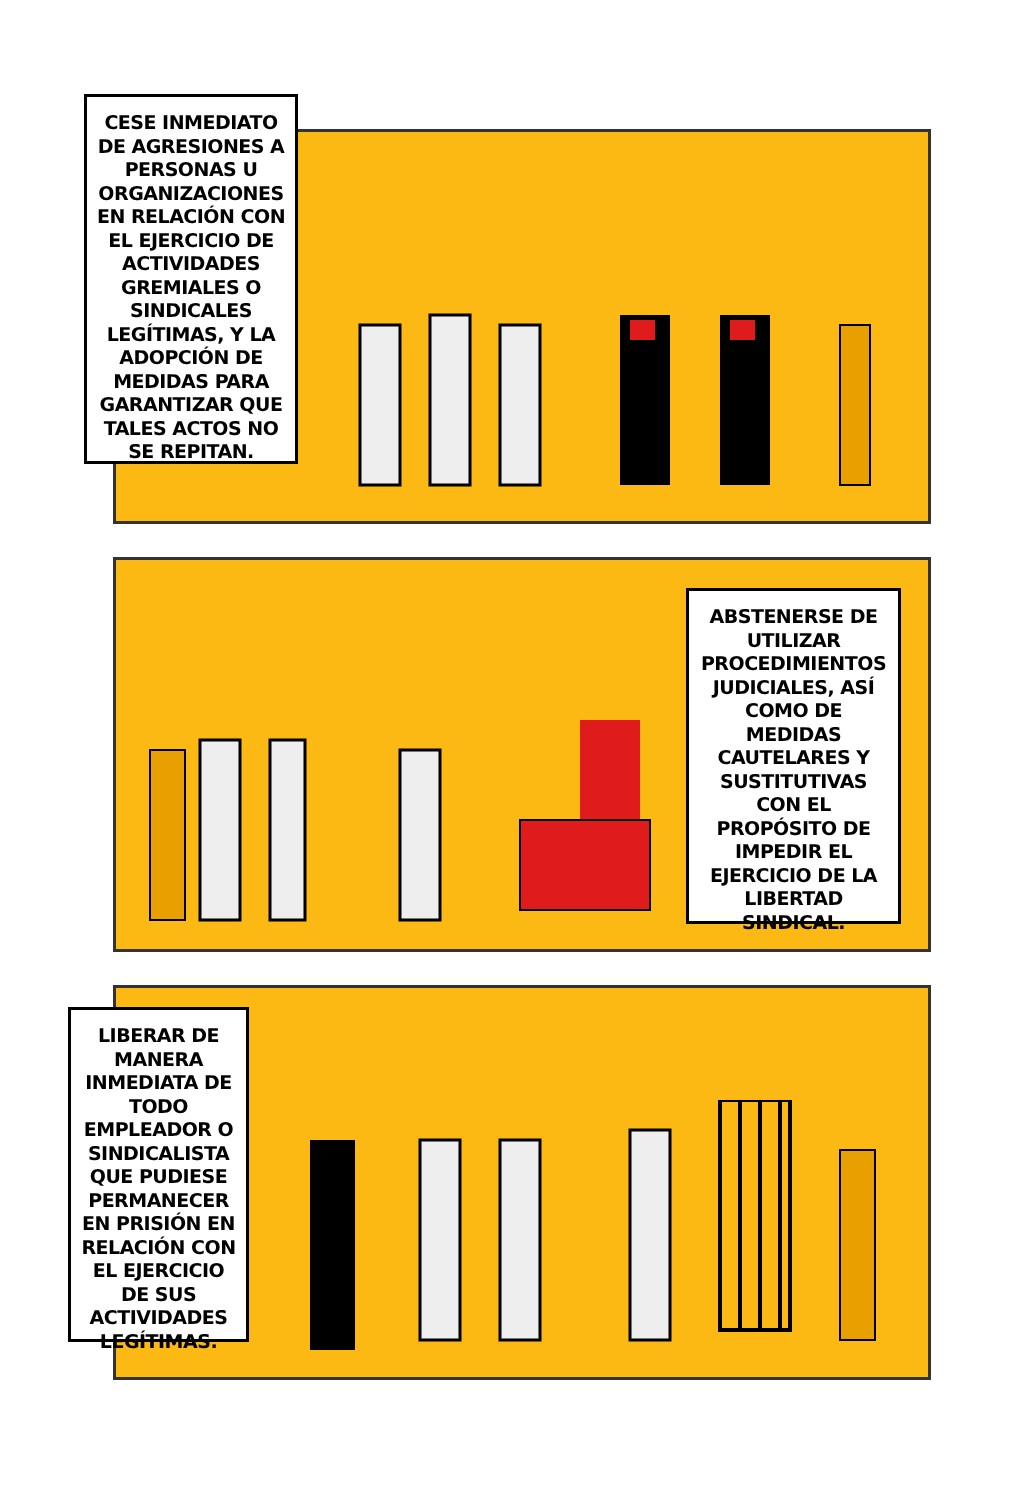CESE INMEDIATO DE AGRESIONES A PERSONAS U ORGANIZACIONES EN RELACIÓN CON EL EJERCICIO DE ACTIVIDADES GREMIALES O SINDICALES LEGÍTIMAS, Y LA ADOPCIÓN DE MEDIDAS PARA GARANTIZAR QUE TALES ACTOS NO SE REPITAN.
ABSTENERSE DE UTILIZAR PROCEDIMIENTOS JUDICIALES, ASÍ COMO DE MEDIDAS CAUTELARES Y SUSTITUTIVAS CON EL PROPÓSITO DE IMPEDIR EL EJERCICIO DE LA LIBERTAD SINDICAL.
LIBERAR DE MANERA INMEDIATA DE TODO EMPLEADOR O SINDICALISTA QUE PUDIESE PERMANECER EN PRISIÓN EN RELACIÓN CON EL EJERCICIO DE SUS ACTIVIDADES LEGÍTIMAS.